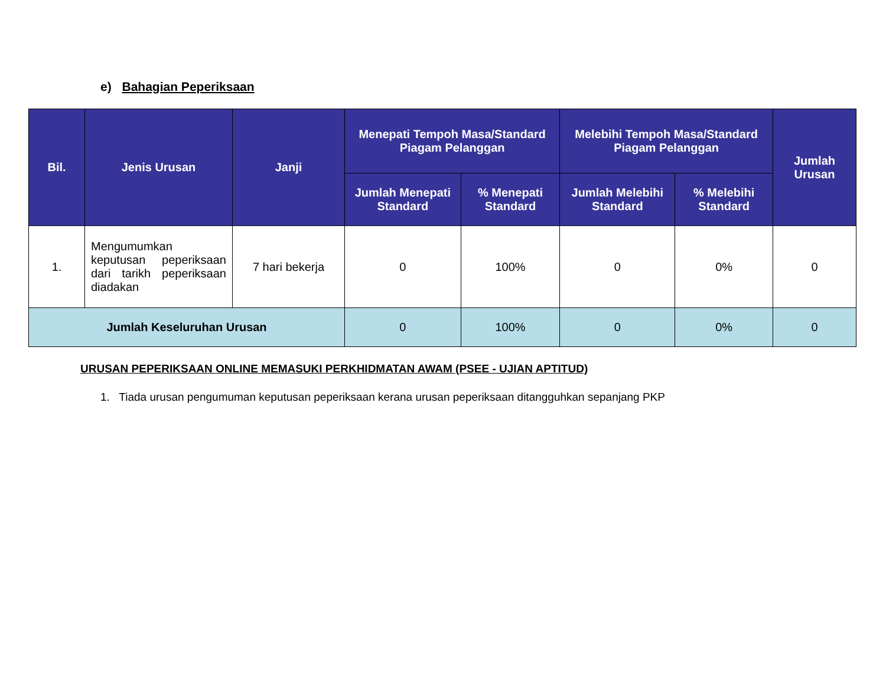e) Bahagian Peperiksaan
| Bil. | Jenis Urusan | Janji | Menepati Tempoh Masa/Standard Piagam Pelanggan | | Melebihi Tempoh Masa/Standard Piagam Pelanggan | | Jumlah Urusan |
| --- | --- | --- | --- | --- | --- | --- | --- |
| | | | Jumlah Menepati Standard | % Menepati Standard | Jumlah Melebihi Standard | % Melebihi Standard | |
| 1. | Mengumumkan keputusan peperiksaan dari tarikh peperiksaan diadakan | 7 hari bekerja | 0 | 100% | 0 | 0% | 0 |
| Jumlah Keseluruhan Urusan | | | 0 | 100% | 0 | 0% | 0 |
URUSAN PEPERIKSAAN ONLINE MEMASUKI PERKHIDMATAN AWAM (PSEE - UJIAN APTITUD)
1. Tiada urusan pengumuman keputusan peperiksaan kerana urusan peperiksaan ditangguhkan sepanjang PKP